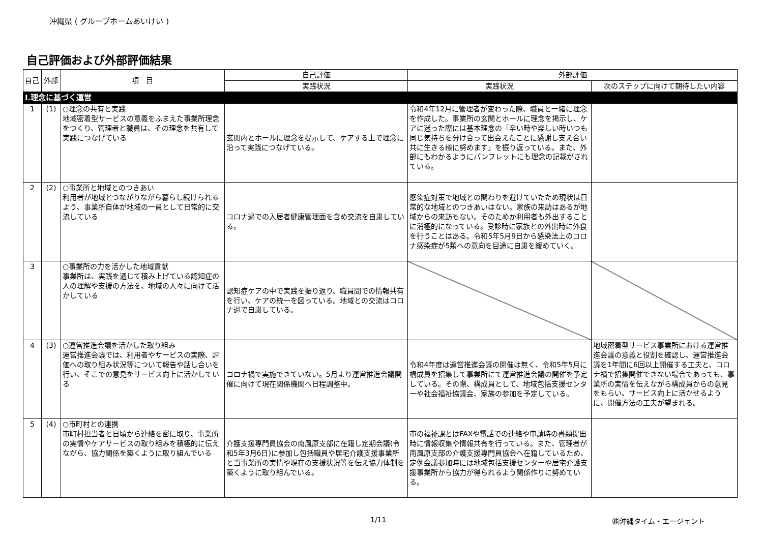沖縄県 ( グループホームあいけい )
自己評価および外部評価結果
| 自己 | 外部 | 項 目 | 自己評価 | 外部評価 | |
| --- | --- | --- | --- | --- | --- |
| | | | 実践状況 | 実践状況 | 次のステップに向けて期待したい内容 |
| Ⅰ.理念に基づく運営 | | | | | |
| 1 | (1) | ○理念の共有と実践 地域密着型サービスの意義をふまえた事業所理念をつくり、管理者と職員は、その理念を共有して実践につなげている | 玄関内とホールに理念を提示して、ケアする上で理念に沿って実践につなげている。 | 令和4年12月に管理者が変わった際、職員と一緒に理念を作成した。事業所の玄関とホールに理念を掲示し、ケアに迷った際には基本理念の「辛い時や楽しい時いつも同じ気持ちを分け合って出会えたことに感謝し支え合い共に生きる様に努めます」を振り返っている。また、外部にもわかるようにパンフレットにも理念の記載がされている。 | |
| 2 | (2) | ○事業所と地域とのつきあい 利用者が地域とつながりながら暮らし続けられるよう、事業所自体が地域の一員として日常的に交流している | コロナ過での入居者健康管理面を含め交流を自粛している。 | 感染症対策で地域との関わりを避けていたため現状は日常的な地域とのつきあいはない。家族の来訪はあるが地域からの来訪もない。そのためか利用者も外出することに消極的になっている。受診時に家族との外出時に外食を行うことはある。令和5年5月9日から感染法上のコロナ感染症が5類への意向を目途に自粛を緩めていく。 | |
| 3 | | ○事業所の力を活かした地域貢献 事業所は、実践を通じて積み上げている認知症の人の理解や支援の方法を、地域の人々に向けて活かしている | 認知症ケアの中で実践を振り返り、職員間での情報共有を行い、ケアの統一を図っている。地域との交流はコロナ過で自粛している。 | | |
| 4 | (3) | ○運営推進会議を活かした取り組み 運営推進会議では、利用者やサービスの実際、評価への取り組み状況等について報告や話し合いを行い、そこでの意見をサービス向上に活かしている | コロナ禍で実施できていない。5月より運営推進会議開催に向けて現在関係機関へ日程調整中。 | 令和4年度は運営推進会議の開催は無く、令和5年5月に構成員を招集して事業所にて運営推進会議の開催を予定している。その際、構成員として、地域包括支援センターや社会福祉協議会、家族の参加を予定している。 | 地域密着型サービス事業所における運営推進会議の意義と役割を確認し、運営推進会議を1年間に6回以上開催する工夫と、コロナ禍で招集開催できない場合であっても、事業所の実情を伝えながら構成員からの意見をもらい、サービス向上に活かせるように、開催方法の工夫が望まれる。 |
| 5 | (4) | ○市町村との連携 市町村担当者と日頃から連絡を密に取り、事業所の実情やケアサービスの取り組みを積極的に伝えながら、協力関係を築くように取り組んでいる | 介護支援専門員協会の南風原支部に在籍し定期会議(令和5年3月6日)に参加し包括職員や居宅介護支援事業所と当事業所の実情や現在の支援状況等を伝え協力体制を築くように取り組んでいる。 | 市の福祉課とはFAXや電話での連絡や申請時の書類提出時に情報収集や情報共有を行っている。また、管理者が南風原支部の介護支援専門員協会へ在籍しているため、定例会議参加時には地域包括支援センターや居宅介護支援事業所から協力が得られるよう関係作りに努めている。 | |
1/11 ㈱沖縄タイム・エージェント